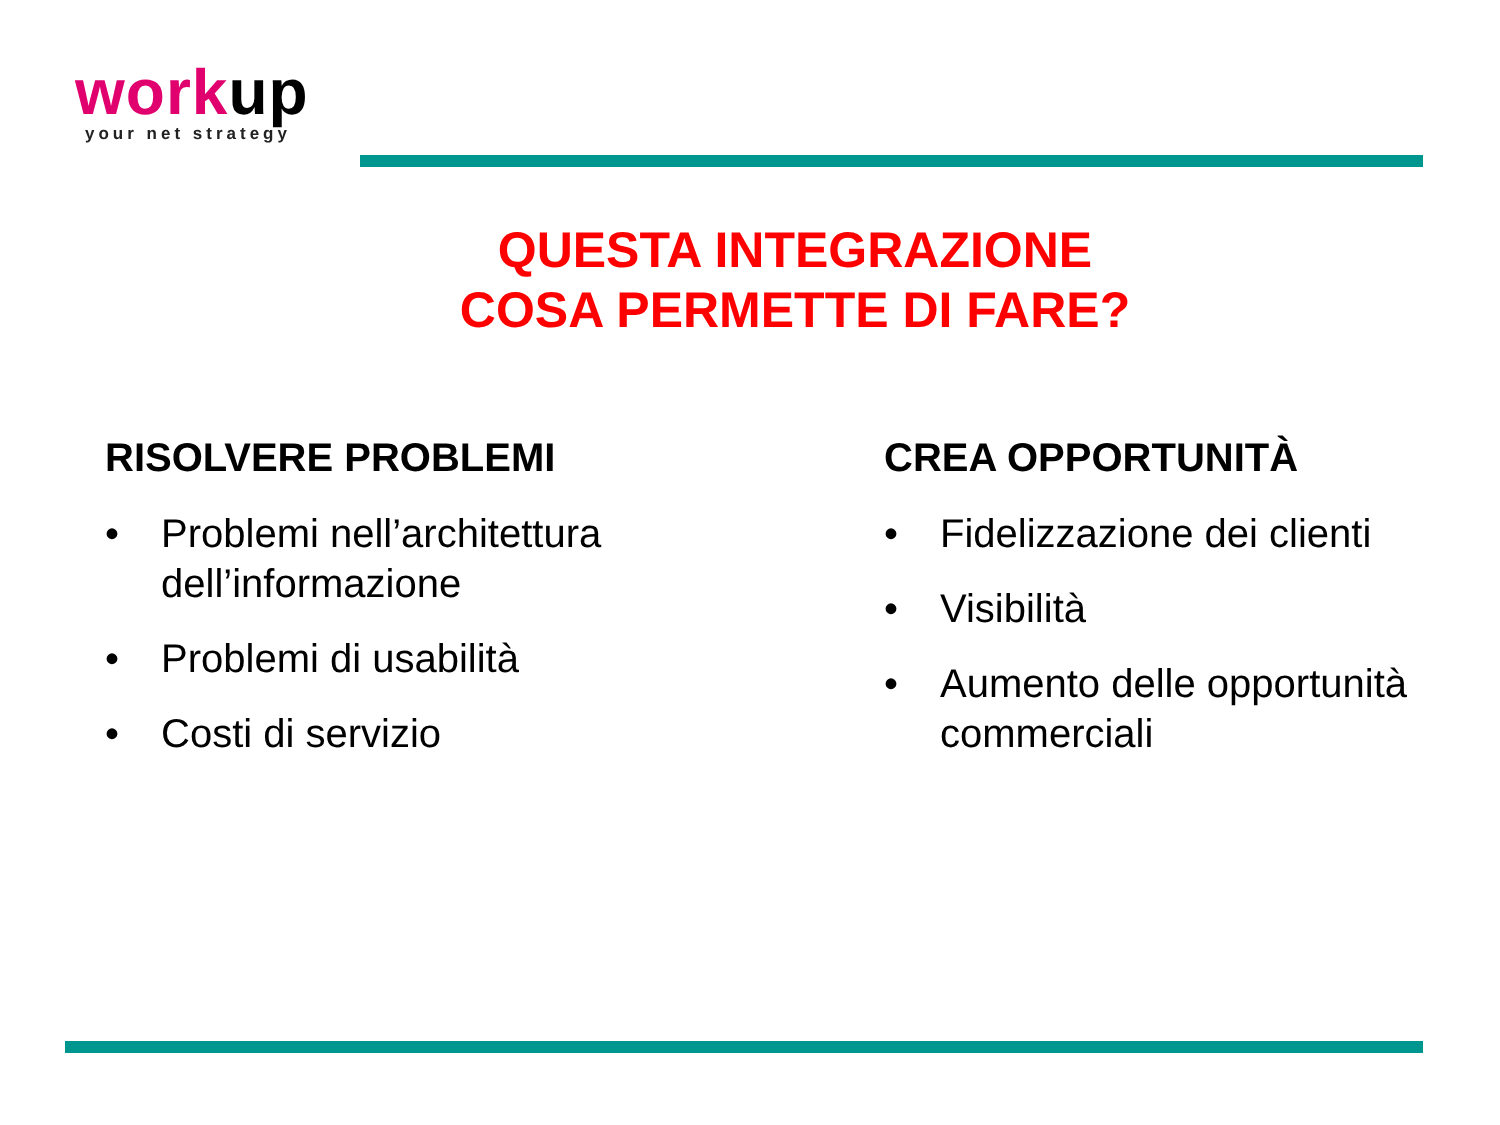work up
your net strategy
QUESTA INTEGRAZIONE
COSA PERMETTE DI FARE?
RISOLVERE PROBLEMI
• Problemi nell’architettura dell’informazione
• Problemi di usabilità
• Costi di servizio
CREA OPPORTUNITÀ
• Fidelizzazione dei clienti
• Visibilità
• Aumento delle opportunità commerciali